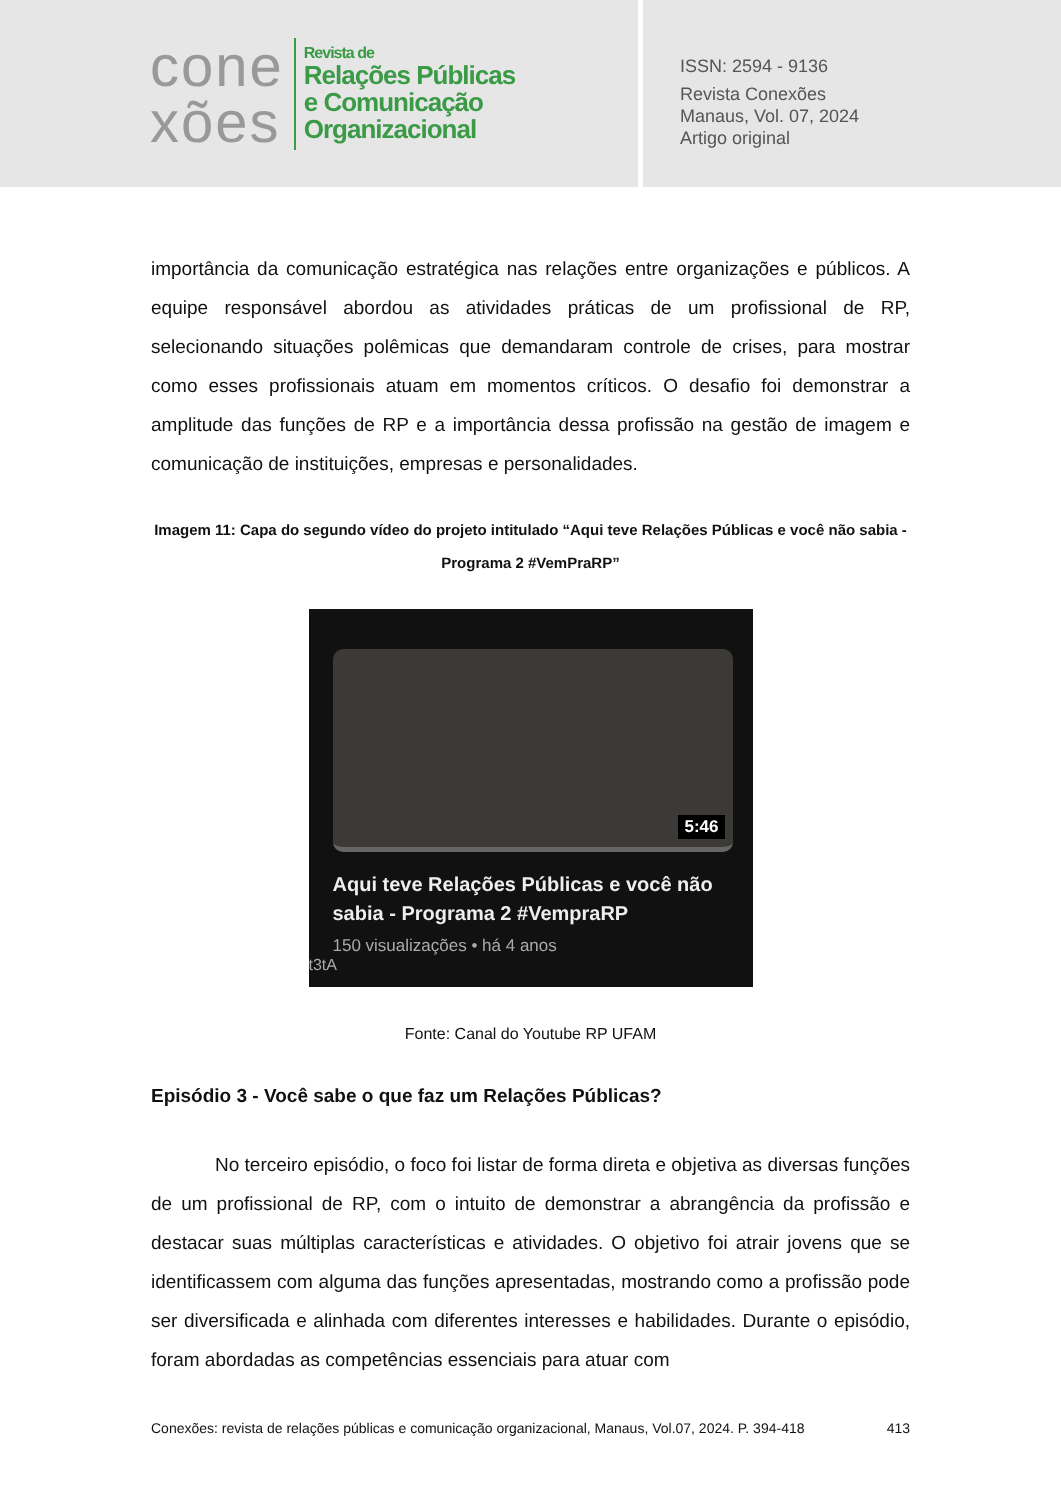cone
xões
Revista de
Relações Públicas
e Comunicação
Organizacional
ISSN: 2594 - 9136
Revista Conexões
Manaus, Vol. 07, 2024
Artigo original
importância da comunicação estratégica nas relações entre organizações e públicos. A equipe responsável abordou as atividades práticas de um profissional de RP, selecionando situações polêmicas que demandaram controle de crises, para mostrar como esses profissionais atuam em momentos críticos. O desafio foi demonstrar a amplitude das funções de RP e a importância dessa profissão na gestão de imagem e comunicação de instituições, empresas e personalidades.
Imagem 11: Capa do segundo vídeo do projeto intitulado “Aqui teve Relações Públicas e você não sabia - Programa 2 #VemPraRP”
5:46
Aqui teve Relações Públicas e você não sabia - Programa 2 #VempraRP
150 visualizações • há 4 anos
t3tA
Fonte: Canal do Youtube RP UFAM
Episódio 3 - Você sabe o que faz um Relações Públicas?
No terceiro episódio, o foco foi listar de forma direta e objetiva as diversas funções de um profissional de RP, com o intuito de demonstrar a abrangência da profissão e destacar suas múltiplas características e atividades. O objetivo foi atrair jovens que se identificassem com alguma das funções apresentadas, mostrando como a profissão pode ser diversificada e alinhada com diferentes interesses e habilidades. Durante o episódio, foram abordadas as competências essenciais para atuar com
Conexões: revista de relações públicas e comunicação organizacional, Manaus, Vol.07, 2024. P. 394-418 413